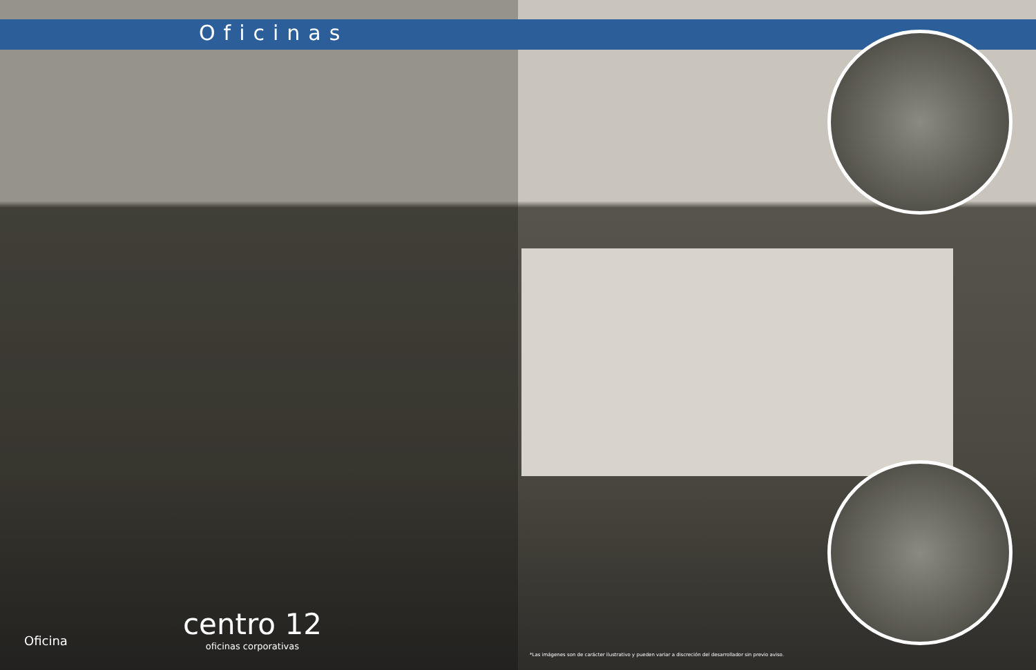Oficinas
Oficina
centro 12
oficinas corporativas
*Las imágenes son de carácter ilustrativo y pueden variar a discreción del desarrollador sin previo aviso.